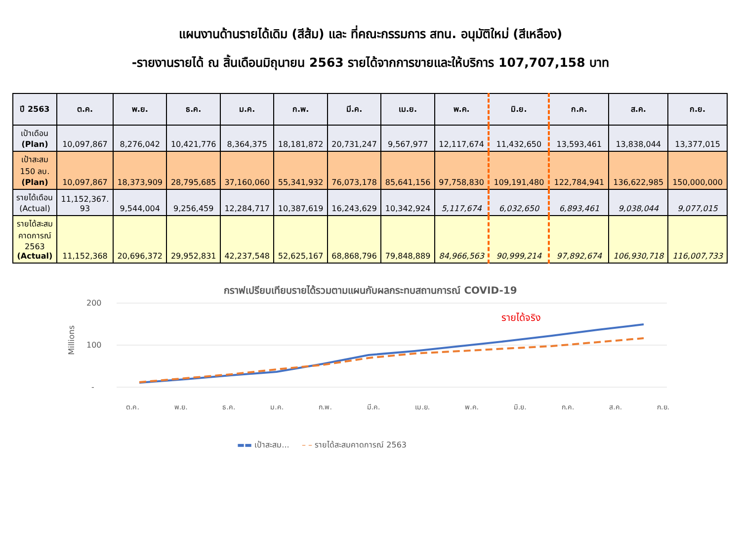แผนงานด้านรายได้เดิม (สีส้ม) และ ที่คณะกรรมการ สทน. อนุมัติใหม่ (สีเหลือง)
-รายงานรายได้ ณ สิ้นเดือนมิถุนายน 2563 รายได้จากการขายและให้บริการ 107,707,158 บาท
| ปี 2563 | ต.ค. | พ.ย. | ธ.ค. | ม.ค. | ก.พ. | มี.ค. | เม.ย. | พ.ค. | มิ.ย. | ก.ค. | ส.ค. | ก.ย. |
| --- | --- | --- | --- | --- | --- | --- | --- | --- | --- | --- | --- | --- |
| เป้าเดือน (Plan) | 10,097,867 | 8,276,042 | 10,421,776 | 8,364,375 | 18,181,872 | 20,731,247 | 9,567,977 | 12,117,674 | 11,432,650 | 13,593,461 | 13,838,044 | 13,377,015 |
| เป้าสะสม 150 ลบ. (Plan) | 10,097,867 | 18,373,909 | 28,795,685 | 37,160,060 | 55,341,932 | 76,073,178 | 85,641,156 | 97,758,830 | 109,191,480 | 122,784,941 | 136,622,985 | 150,000,000 |
| รายได้เดือน (Actual) | 11,152,367. 93 | 9,544,004 | 9,256,459 | 12,284,717 | 10,387,619 | 16,243,629 | 10,342,924 | 5,117,674 | 6,032,650 | 6,893,461 | 9,038,044 | 9,077,015 |
| รายได้สะสม คาดการณ์ 2563 (Actual) | 11,152,368 | 20,696,372 | 29,952,831 | 42,237,548 | 52,625,167 | 68,868,796 | 79,848,889 | 84,966,563 | 90,999,214 | 97,892,674 | 106,930,718 | 116,007,733 |
กราฟเปรียบเทียบรายได้รวมตามแผนกับผลกระทบสถานการณ์ COVID-19
200
100
-
Millions
รายได้จริง
ต.ค. พ.ย. ธ.ค. ม.ค. ก.พ. มี.ค. เม.ย. พ.ค. มิ.ย. ก.ค. ส.ค. ก.ย.
▬▬ เป้าสะสม... – – รายได้สะสมคาดการณ์ 2563